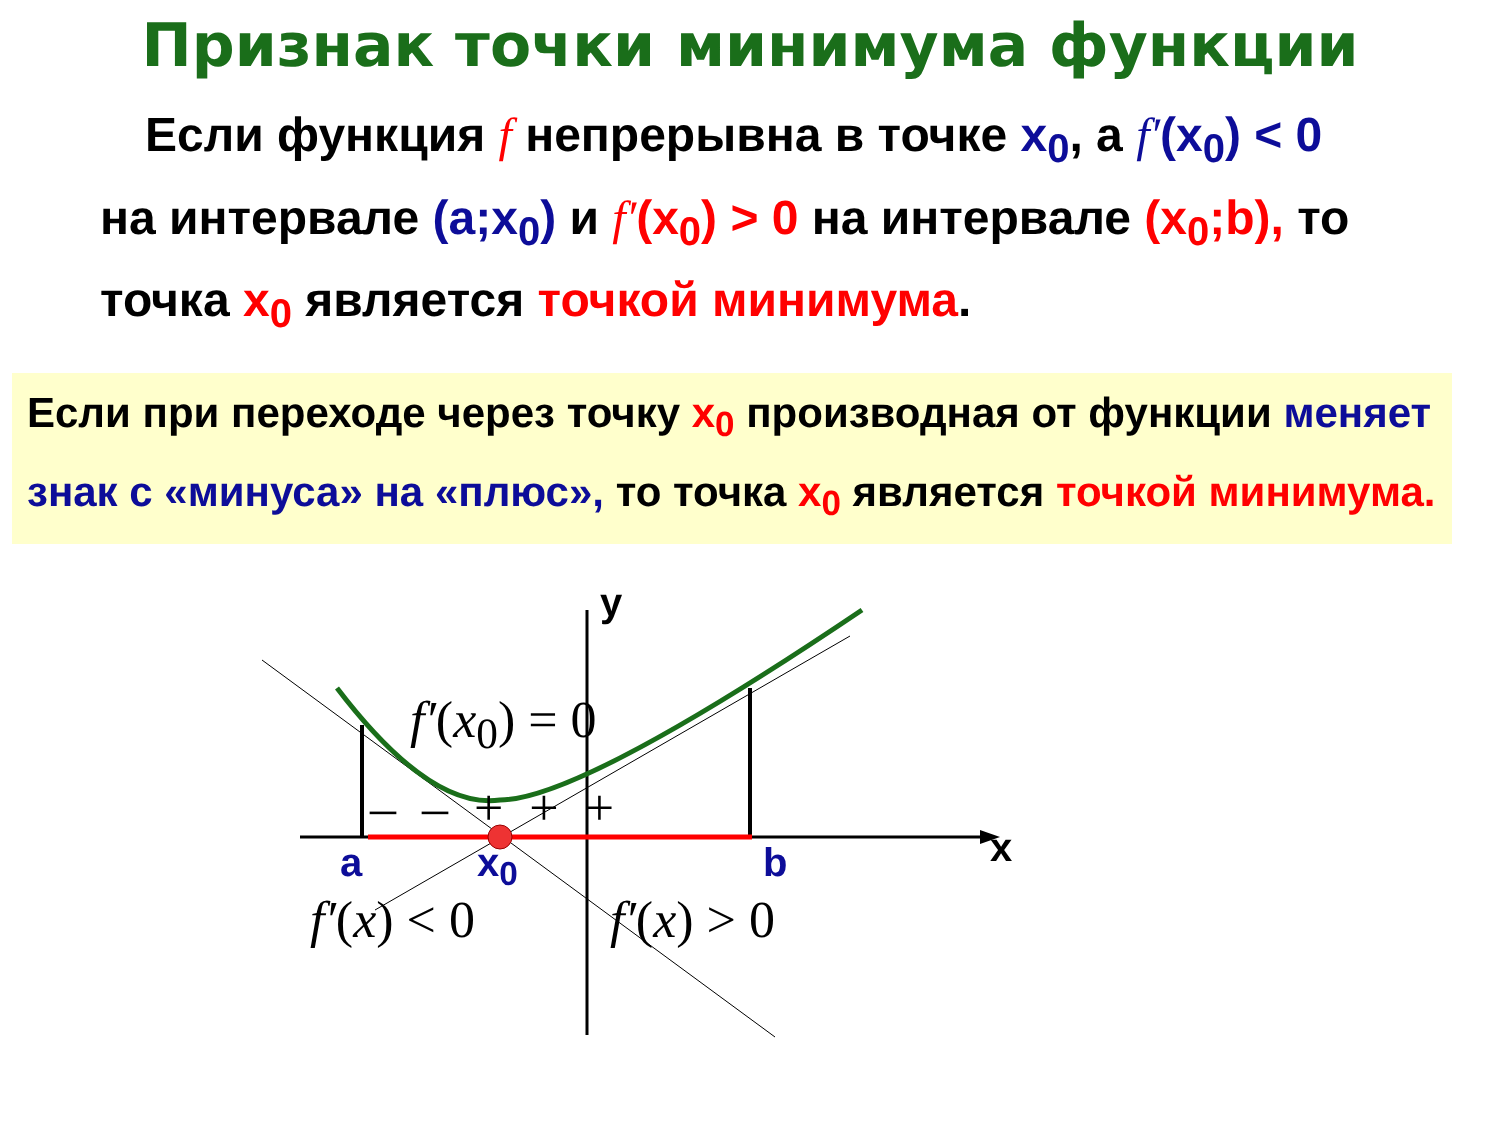Признак точки минимума функции
Если функция f непрерывна в точке x<sub>0</sub>, а f′(x<sub>0</sub>) < 0 на интервале (a;x<sub>0</sub>) и f′(x<sub>0</sub>) > 0 на интервале (x<sub>0</sub>;b), то точка x<sub>0</sub> является точкой минимума.
Если при переходе через точку x<sub>0</sub> производная от функции меняет знак с «минуса» на «плюс», то точка x<sub>0</sub> является точкой минимума.
f′(x<sub>0</sub>) = 0
– – + + +
f′(x) < 0 f′(x) > 0
a x<sub>0</sub> b x
y